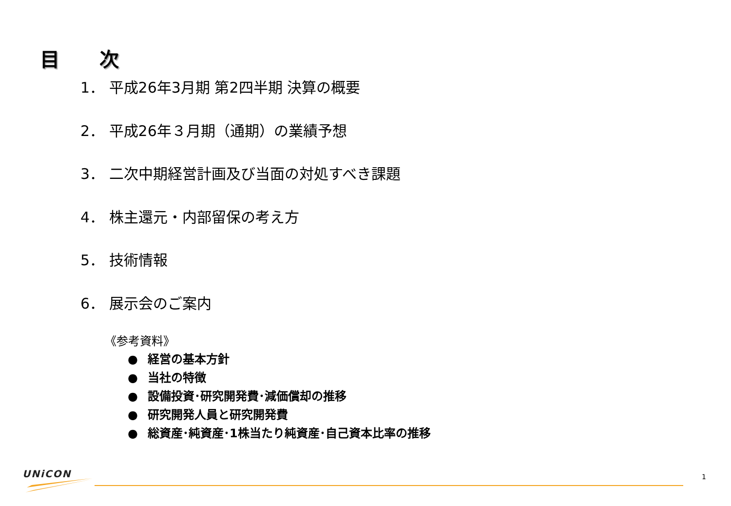目 次
1． 平成26年3月期 第2四半期 決算の概要
2． 平成26年３月期（通期）の業績予想
3． 二次中期経営計画及び当面の対処すべき課題
4． 株主還元・内部留保の考え方
5． 技術情報
6． 展示会のご案内
《参考資料》
● 経営の基本方針
● 当社の特徴
● 設備投資･研究開発費･減価償却の推移
● 研究開発人員と研究開発費
● 総資産･純資産･1株当たり純資産･自己資本比率の推移
UNiCON 1